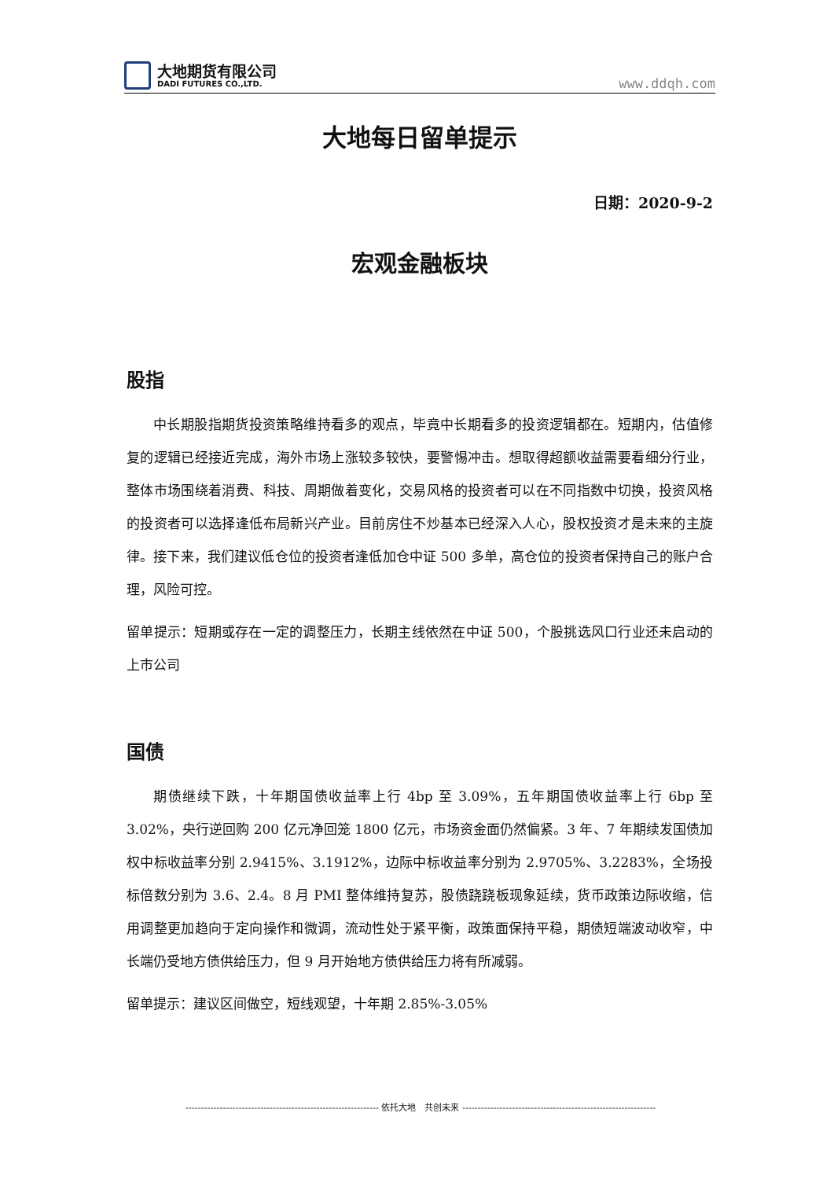大地期货有限公司
DADI FUTURES CO.,LTD.
www.ddqh.com
大地每日留单提示
日期：2020-9-2
宏观金融板块
股指
中长期股指期货投资策略维持看多的观点，毕竟中长期看多的投资逻辑都在。短期内，估值修复的逻辑已经接近完成，海外市场上涨较多较快，要警惕冲击。想取得超额收益需要看细分行业，整体市场围绕着消费、科技、周期做着变化，交易风格的投资者可以在不同指数中切换，投资风格的投资者可以选择逢低布局新兴产业。目前房住不炒基本已经深入人心，股权投资才是未来的主旋律。接下来，我们建议低仓位的投资者逢低加仓中证 500 多单，高仓位的投资者保持自己的账户合理，风险可控。
留单提示：短期或存在一定的调整压力，长期主线依然在中证 500，个股挑选风口行业还未启动的上市公司
国债
期债继续下跌，十年期国债收益率上行 4bp 至 3.09%，五年期国债收益率上行 6bp 至 3.02%，央行逆回购 200 亿元净回笼 1800 亿元，市场资金面仍然偏紧。3 年、7 年期续发国债加权中标收益率分别 2.9415%、3.1912%，边际中标收益率分别为 2.9705%、3.2283%，全场投标倍数分别为 3.6、2.4。8 月 PMI 整体维持复苏，股债跷跷板现象延续，货币政策边际收缩，信用调整更加趋向于定向操作和微调，流动性处于紧平衡，政策面保持平稳，期债短端波动收窄，中长端仍受地方债供给压力，但 9 月开始地方债供给压力将有所减弱。
留单提示：建议区间做空，短线观望，十年期 2.85%-3.05%
-------------------------------------------------------------- 依托大地　共创未来 --------------------------------------------------------------